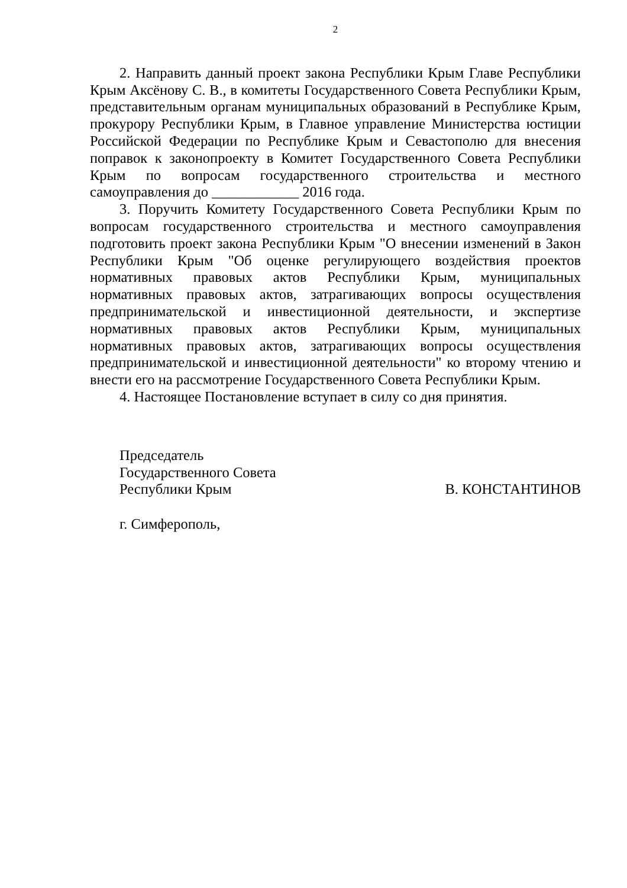2
2. Направить данный проект закона Республики Крым Главе Республики Крым Аксёнову С. В., в комитеты Государственного Совета Республики Крым, представительным органам муниципальных образований в Республике Крым, прокурору Республики Крым, в Главное управление Министерства юстиции Российской Федерации по Республике Крым и Севастополю для внесения поправок к законопроекту в Комитет Государственного Совета Республики Крым по вопросам государственного строительства и местного самоуправления до ____________ 2016 года.
3. Поручить Комитету Государственного Совета Республики Крым по вопросам государственного строительства и местного самоуправления подготовить проект закона Республики Крым "О внесении изменений в Закон Республики Крым "Об оценке регулирующего воздействия проектов нормативных правовых актов Республики Крым, муниципальных нормативных правовых актов, затрагивающих вопросы осуществления предпринимательской и инвестиционной деятельности, и экспертизе нормативных правовых актов Республики Крым, муниципальных нормативных правовых актов, затрагивающих вопросы осуществления предпринимательской и инвестиционной деятельности" ко второму чтению и внести его на рассмотрение Государственного Совета Республики Крым.
4. Настоящее Постановление вступает в силу со дня принятия.
Председатель
Государственного Совета
Республики Крым В. КОНСТАНТИНОВ
г. Симферополь,